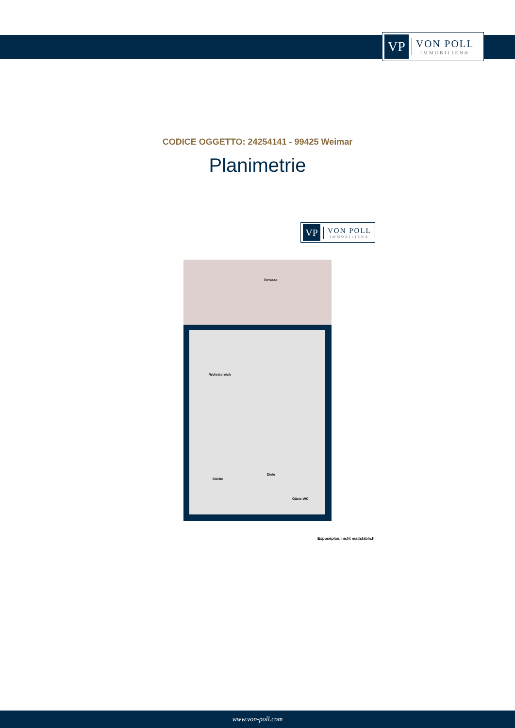VP
VON POLL
IMMOBILIEN®
CODICE OGGETTO: 24254141 - 99425 Weimar
Planimetrie
VP
VON POLL
IMMOBILIEN®
Terrasse
Wohnbereich
Küche
Diele
Gäste-WC
Exposéplan, nicht maßstäblich
www.von-poll.com